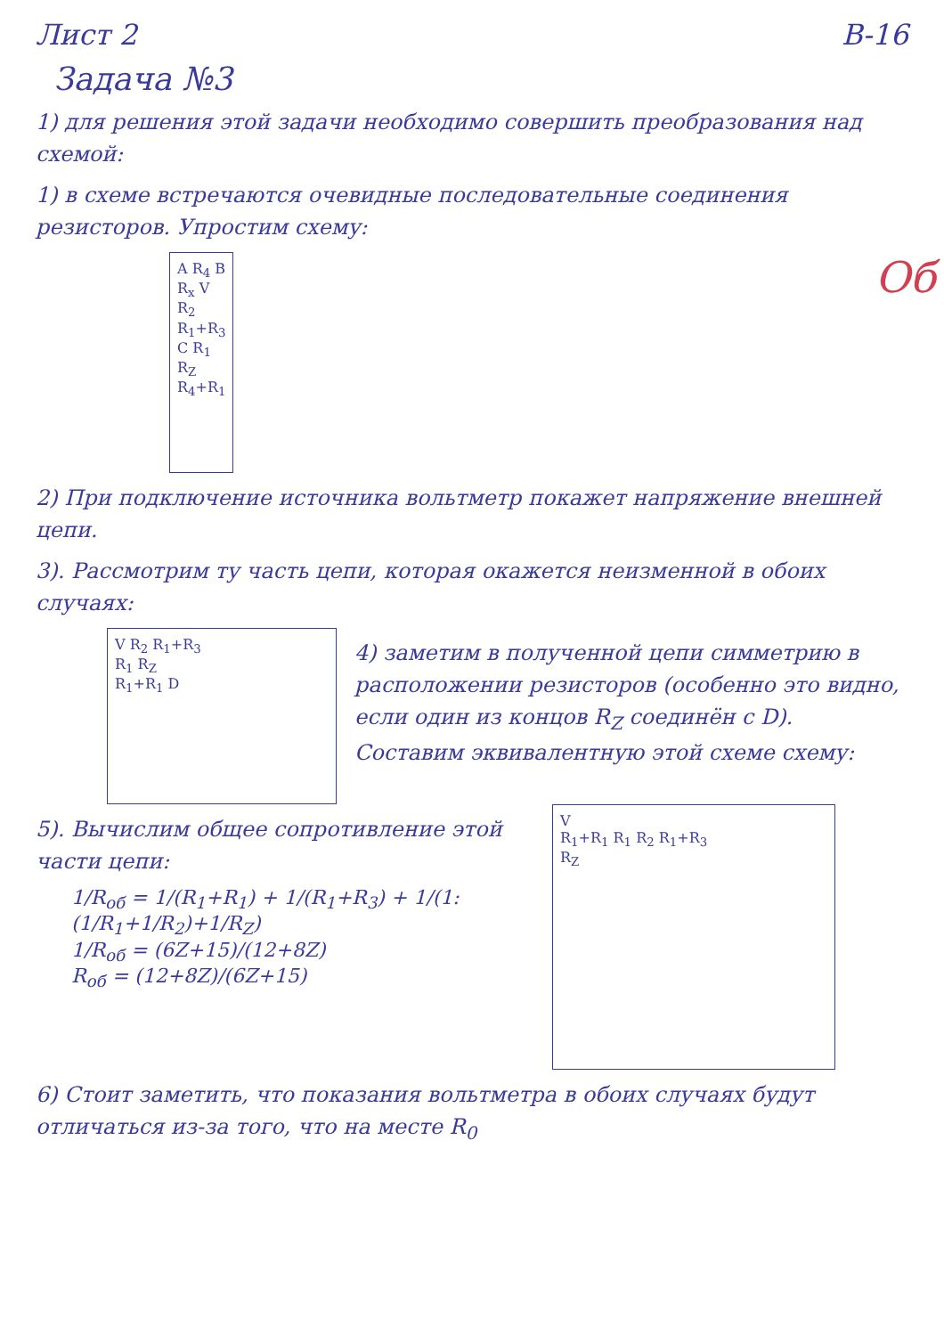Лист 2 В-16
Задача №3
1) для решения этой задачи необходимо совершить преобразования над схемой:
1) в схеме встречаются очевидные последовательные соединения резисторов. Упростим схему:
A R<sub>4</sub> B
R<sub>x</sub> V R<sub>2</sub> R<sub>1</sub>+R<sub>3</sub>
C R<sub>1</sub> R<sub>Z</sub>
R<sub>4</sub>+R<sub>1</sub>
Об
2) При подключение источника вольтметр покажет напряжение внешней цепи.
3). Рассмотрим ту часть цепи, которая окажется неизменной в обоих случаях:
V R<sub>2</sub> R<sub>1</sub>+R<sub>3</sub>
R<sub>1</sub> R<sub>Z</sub>
R<sub>1</sub>+R<sub>1</sub> D
4) заметим в полученной цепи симметрию в расположении резисторов (особенно это видно, если один из концов R<sub>Z</sub> соединён с D). Составим эквивалентную этой схеме схему:
5). Вычислим общее сопротивление этой части цепи:
1/R<sub>об</sub> = 1/(R<sub>1</sub>+R<sub>1</sub>) + 1/(R<sub>1</sub>+R<sub>3</sub>) + 1/(1:(1/R<sub>1</sub>+1/R<sub>2</sub>)+1/R<sub>Z</sub>)
1/R<sub>об</sub> = (6Z+15)/(12+8Z)
R<sub>об</sub> = (12+8Z)/(6Z+15)
V
R<sub>1</sub>+R<sub>1</sub> R<sub>1</sub> R<sub>2</sub> R<sub>1</sub>+R<sub>3</sub>
R<sub>Z</sub>
6) Стоит заметить, что показания вольтметра в обоих случаях будут отличаться из-за того, что на месте R<sub>0</sub>